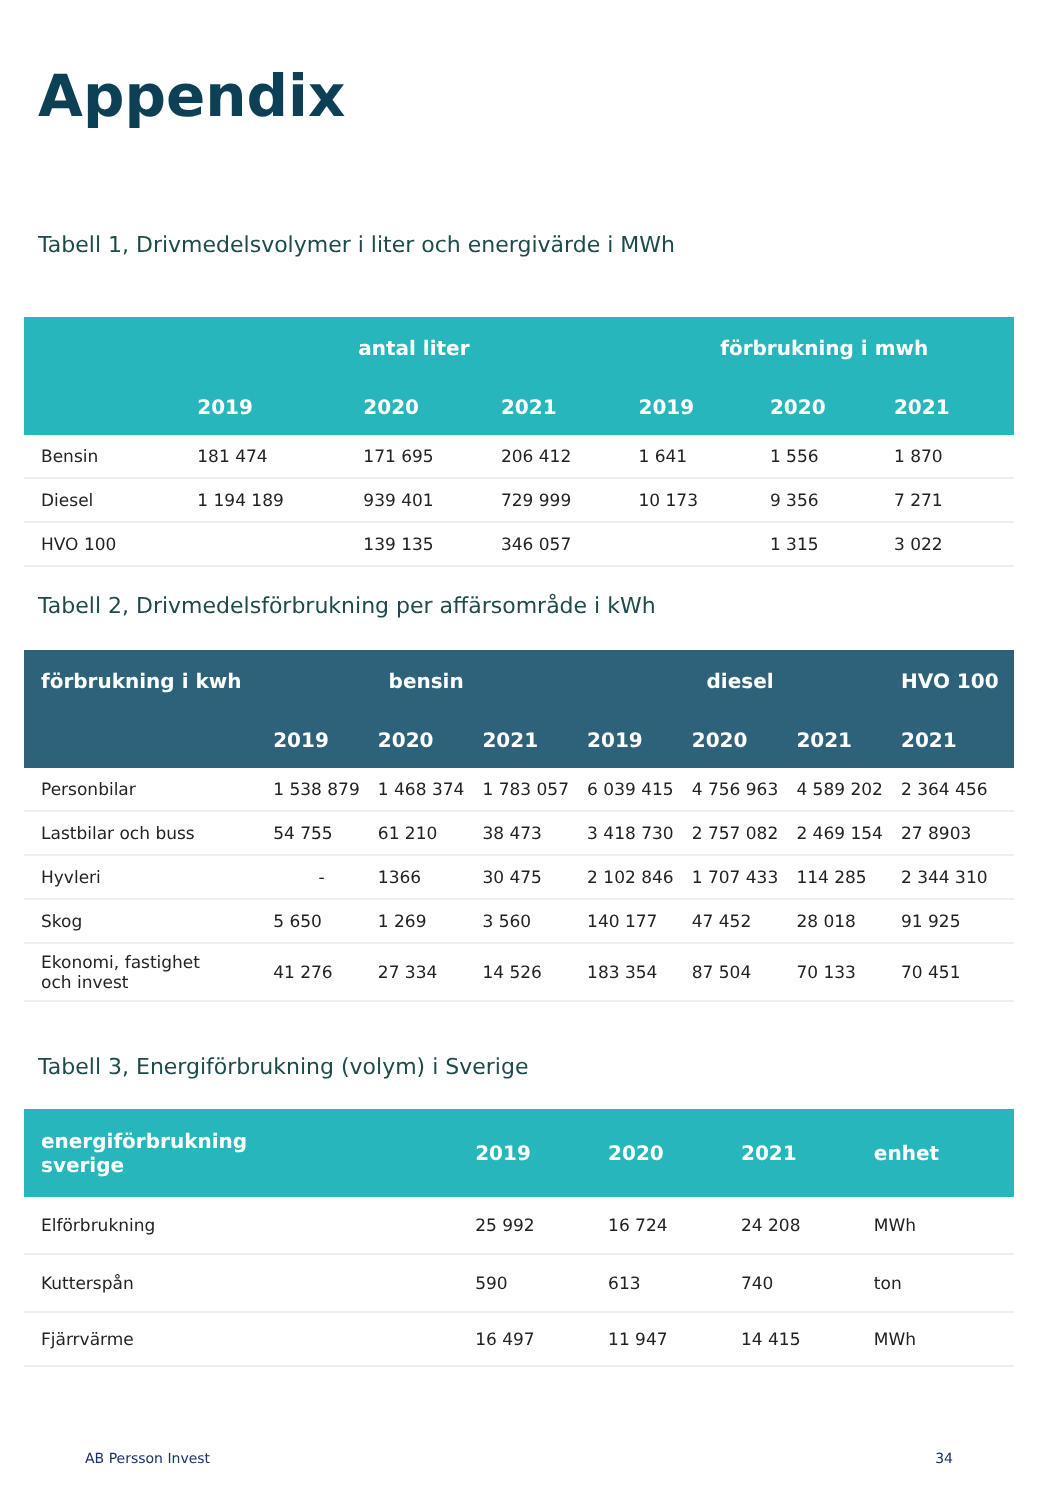Appendix
Tabell 1, Drivmedelsvolymer i liter och energivärde i MWh
| | antal liter | | | förbrukning i mwh | | |
| --- | --- | --- | --- | --- | --- | --- |
| | 2019 | 2020 | 2021 | 2019 | 2020 | 2021 |
| Bensin | 181 474 | 171 695 | 206 412 | 1 641 | 1 556 | 1 870 |
| Diesel | 1 194 189 | 939 401 | 729 999 | 10 173 | 9 356 | 7 271 |
| HVO 100 | | 139 135 | 346 057 | | 1 315 | 3 022 |
Tabell 2, Drivmedelsförbrukning per affärsområde i kWh
| förbrukning i kwh | bensin | | | diesel | | | HVO 100 |
| --- | --- | --- | --- | --- | --- | --- | --- |
| | 2019 | 2020 | 2021 | 2019 | 2020 | 2021 | 2021 |
| Personbilar | 1 538 879 | 1 468 374 | 1 783 057 | 6 039 415 | 4 756 963 | 4 589 202 | 2 364 456 |
| Lastbilar och buss | 54 755 | 61 210 | 38 473 | 3 418 730 | 2 757 082 | 2 469 154 | 27 8903 |
| Hyvleri | - | 1366 | 30 475 | 2 102 846 | 1 707 433 | 114 285 | 2 344 310 |
| Skog | 5 650 | 1 269 | 3 560 | 140 177 | 47 452 | 28 018 | 91 925 |
| Ekonomi, fastighet och invest | 41 276 | 27 334 | 14 526 | 183 354 | 87 504 | 70 133 | 70 451 |
Tabell 3, Energiförbrukning (volym) i Sverige
| energiförbrukning sverige | 2019 | 2020 | 2021 | enhet |
| --- | --- | --- | --- | --- |
| Elförbrukning | 25 992 | 16 724 | 24 208 | MWh |
| Kutterspån | 590 | 613 | 740 | ton |
| Fjärrvärme | 16 497 | 11 947 | 14 415 | MWh |
AB Persson Invest 34